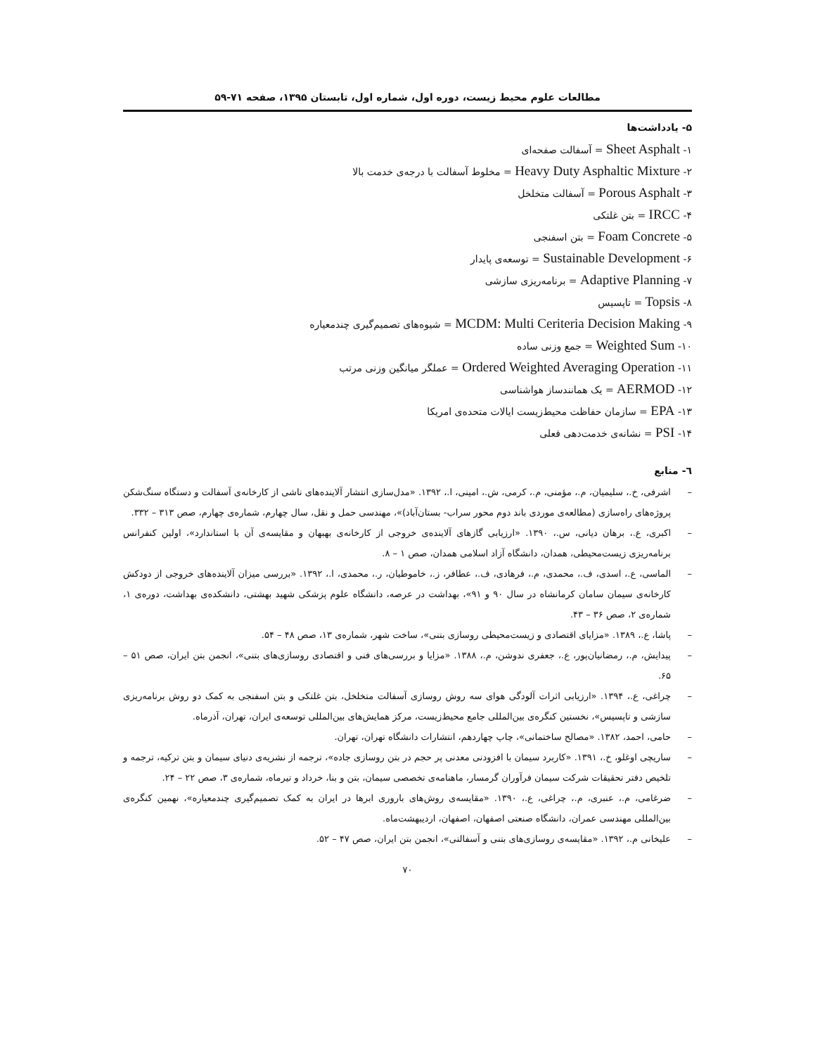مطالعات علوم محیط زیست، دوره اول، شماره اول، تابستان ۱۳۹۵، صفحه ۷۱-۵۹
۵- یادداشت‌ها
۱- Sheet Asphalt = آسفالت صفحه‌ای
۲- Heavy Duty Asphaltic Mixture = مخلوط آسفالت با درجه‌ی خدمت بالا
۳- Porous Asphalt = آسفالت متخلخل
۴- IRCC = بتن غلتکی
۵- Foam Concrete = بتن اسفنجی
۶- Sustainable Development = توسعه‌ی پایدار
۷- Adaptive Planning = برنامه‌ریزی سازشی
۸- Topsis = تاپسیس
۹- MCDM: Multi Ceriteria Decision Making = شیوه‌های تصمیم‌گیری چندمعیاره
۱۰- Weighted Sum = جمع وزنی ساده
۱۱- Ordered Weighted Averaging Operation = عملگر میانگین وزنی مرتب
۱۲- AERMOD = یک همانندساز هواشناسی
۱۳- EPA = سازمان حفاظت محیط‌زیست ایالات متحده‌ی امریکا
۱۴- PSI = نشانه‌ی خدمت‌دهی فعلی
٦- منابع
– اشرفی، خ.، سلیمیان، م.، مؤمنی، م.، کرمی، ش.، امینی، ا.، ۱۳۹۲. «مدل‌سازی انتشار آلاینده‌های ناشی از کارخانه‌ی آسفالت و دستگاه سنگ‌شکن پروژه‌های راه‌سازی (مطالعه‌ی موردی باند دوم محور سراب- بستان‌آباد)»، مهندسی حمل و نقل، سال چهارم، شماره‌ی چهارم، صص ۳۱۳ – ۳۳۲.
– اکبری، ع.، برهان دیانی، س.، ۱۳۹۰. «ارزیابی گازهای آلاینده‌ی خروجی از کارخانه‌ی بهبهان و مقایسه‌ی آن با استاندارد»، اولین کنفرانس برنامه‌ریزی زیست‌محیطی، همدان، دانشگاه آزاد اسلامی همدان، صص ۱ – ۸.
– الماسی، ع.، اسدی، ف.، محمدی، م.، فرهادی، ف.، عطافر، ز.، خاموطیان، ر.، محمدی، ا.، ۱۳۹۲. «بررسی میزان آلاینده‌های خروجی از دودکش کارخانه‌ی سیمان سامان کرمانشاه در سال ۹۰ و ۹۱»، بهداشت در عرصه، دانشگاه علوم پزشکی شهید بهشتی، دانشکده‌ی بهداشت، دوره‌ی ۱، شماره‌ی ۲، صص ۳۶ – ۴۳.
– پاشا، ع.، ۱۳۸۹. «مزایای اقتصادی و زیست‌محیطی روسازی بتنی»، ساخت شهر، شماره‌ی ۱۳، صص ۴۸ – ۵۴.
– پیدایش، م.، رمضانیان‌پور، ع.، جعفری ندوشن، م.، ۱۳۸۸. «مزایا و بررسی‌های فنی و اقتصادی روسازی‌های بتنی»، انجمن بتن ایران، صص ۵۱ – ۶۵.
– چراغی، ع.، ۱۳۹۴. «ارزیابی اثرات آلودگی هوای سه روش روسازی آسفالت متخلخل، بتن غلتکی و بتن اسفنجی به کمک دو روش برنامه‌ریزی سازشی و تاپسیس»، نخستین کنگره‌ی بین‌المللی جامع محیط‌زیست، مرکز همایش‌های بین‌المللی توسعه‌ی ایران، تهران، آذرماه.
– حامی، احمد، ۱۳۸۲. «مصالح ساختمانی»، چاپ چهاردهم، انتشارات دانشگاه تهران، تهران.
– ساریچی اوغلو، خ.، ۱۳۹۱. «کاربرد سیمان با افزودنی معدنی پر حجم در بتن روسازی جاده»، ترجمه از نشریه‌ی دنیای سیمان و بتن ترکیه، ترجمه و تلخیص دفتر تحقیقات شرکت سیمان فرآوران گرمسار، ماهنامه‌ی تخصصی سیمان، بتن و بنا، خرداد و تیرماه، شماره‌ی ۳، صص ۲۲ – ۲۴.
– ضرغامی، م.، عنبری، م.، چراغی، ع.، ۱۳۹۰. «مقایسه‌ی روش‌های باروری ابرها در ایران به کمک تصمیم‌گیری چندمعیاره»، نهمین کنگره‌ی بین‌المللی مهندسی عمران، دانشگاه صنعتی اصفهان، اصفهان، اردیبهشت‌ماه.
– علیخانی م.، ۱۳۹۲. «مقایسه‌ی روسازی‌های بتنی و آسفالتی»، انجمن بتن ایران، صص ۴۷ – ۵۲.
۷۰